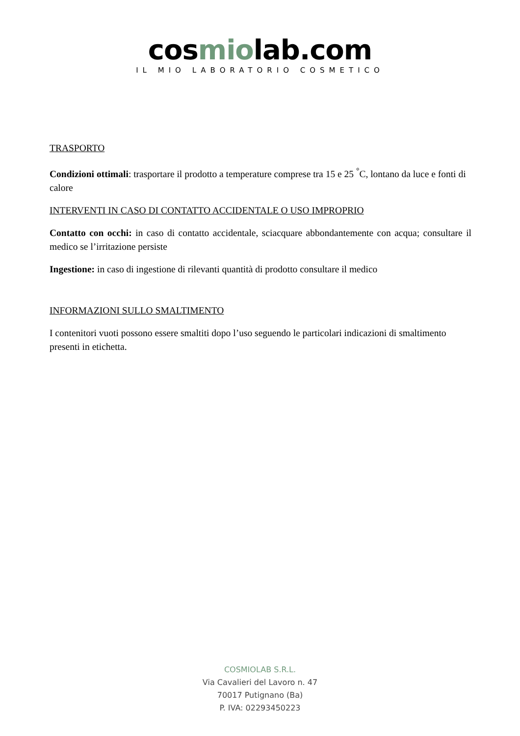cosmiolab.com
IL MIO LABORATORIO COSMETICO
TRASPORTO
Condizioni ottimali: trasportare il prodotto a temperature comprese tra 15 e 25 <sup>°</sup>C, lontano da luce e fonti di calore
INTERVENTI IN CASO DI CONTATTO ACCIDENTALE O USO IMPROPRIO
Contatto con occhi: in caso di contatto accidentale, sciacquare abbondantemente con acqua; consultare il medico se l’irritazione persiste
Ingestione: in caso di ingestione di rilevanti quantità di prodotto consultare il medico
INFORMAZIONI SULLO SMALTIMENTO
I contenitori vuoti possono essere smaltiti dopo l’uso seguendo le particolari indicazioni di smaltimento presenti in etichetta.
COSMIOLAB S.R.L.
Via Cavalieri del Lavoro n. 47
70017 Putignano (Ba)
P. IVA: 02293450223